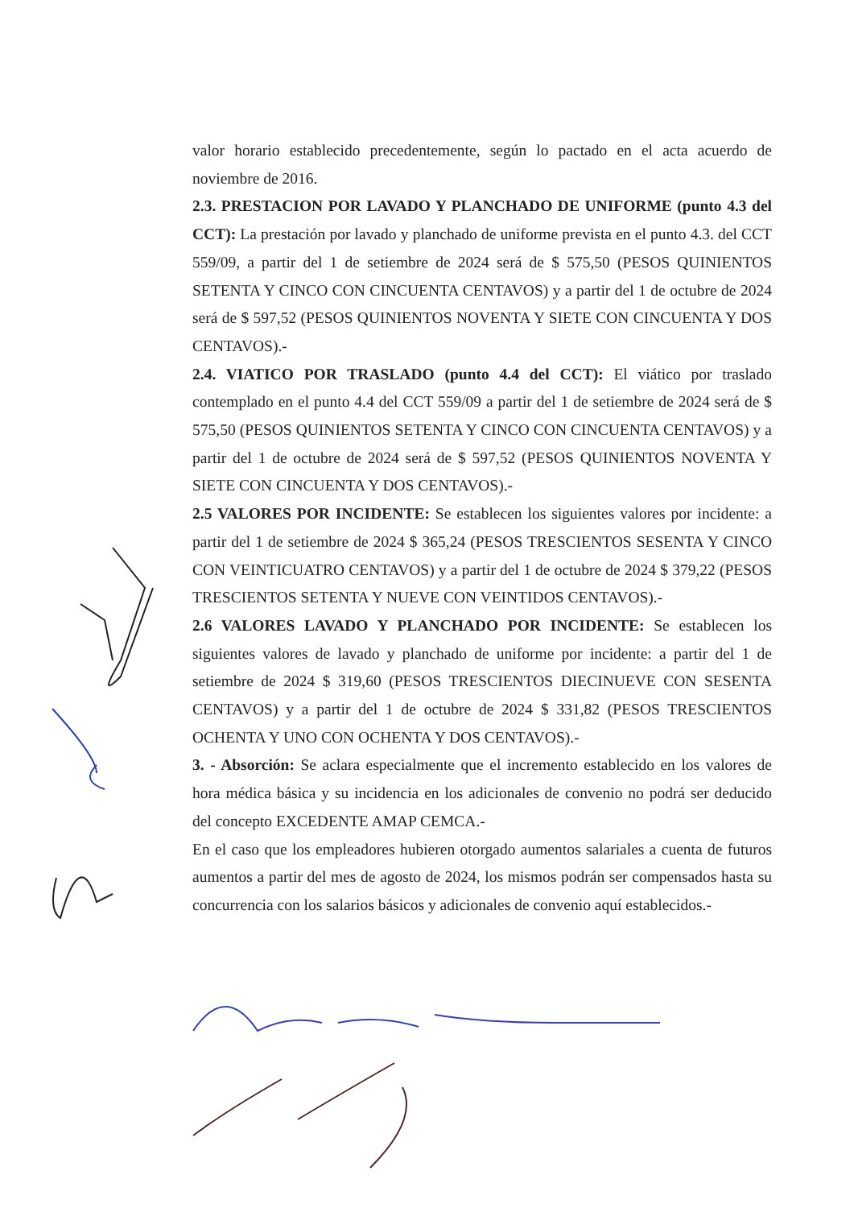valor horario establecido precedentemente, según lo pactado en el acta acuerdo de noviembre de 2016.
2.3. PRESTACION POR LAVADO Y PLANCHADO DE UNIFORME (punto 4.3 del CCT): La prestación por lavado y planchado de uniforme prevista en el punto 4.3. del CCT 559/09, a partir del 1 de setiembre de 2024 será de $ 575,50 (PESOS QUINIENTOS SETENTA Y CINCO CON CINCUENTA CENTAVOS) y a partir del 1 de octubre de 2024 será de $ 597,52 (PESOS QUINIENTOS NOVENTA Y SIETE CON CINCUENTA Y DOS CENTAVOS).-
2.4. VIATICO POR TRASLADO (punto 4.4 del CCT): El viático por traslado contemplado en el punto 4.4 del CCT 559/09 a partir del 1 de setiembre de 2024 será de $ 575,50 (PESOS QUINIENTOS SETENTA Y CINCO CON CINCUENTA CENTAVOS) y a partir del 1 de octubre de 2024 será de $ 597,52 (PESOS QUINIENTOS NOVENTA Y SIETE CON CINCUENTA Y DOS CENTAVOS).-
2.5 VALORES POR INCIDENTE: Se establecen los siguientes valores por incidente: a partir del 1 de setiembre de 2024 $ 365,24 (PESOS TRESCIENTOS SESENTA Y CINCO CON VEINTICUATRO CENTAVOS) y a partir del 1 de octubre de 2024 $ 379,22 (PESOS TRESCIENTOS SETENTA Y NUEVE CON VEINTIDOS CENTAVOS).-
2.6 VALORES LAVADO Y PLANCHADO POR INCIDENTE: Se establecen los siguientes valores de lavado y planchado de uniforme por incidente: a partir del 1 de setiembre de 2024 $ 319,60 (PESOS TRESCIENTOS DIECINUEVE CON SESENTA CENTAVOS) y a partir del 1 de octubre de 2024 $ 331,82 (PESOS TRESCIENTOS OCHENTA Y UNO CON OCHENTA Y DOS CENTAVOS).-
3. - Absorción: Se aclara especialmente que el incremento establecido en los valores de hora médica básica y su incidencia en los adicionales de convenio no podrá ser deducido del concepto EXCEDENTE AMAP CEMCA.-
En el caso que los empleadores hubieren otorgado aumentos salariales a cuenta de futuros aumentos a partir del mes de agosto de 2024, los mismos podrán ser compensados hasta su concurrencia con los salarios básicos y adicionales de convenio aquí establecidos.-